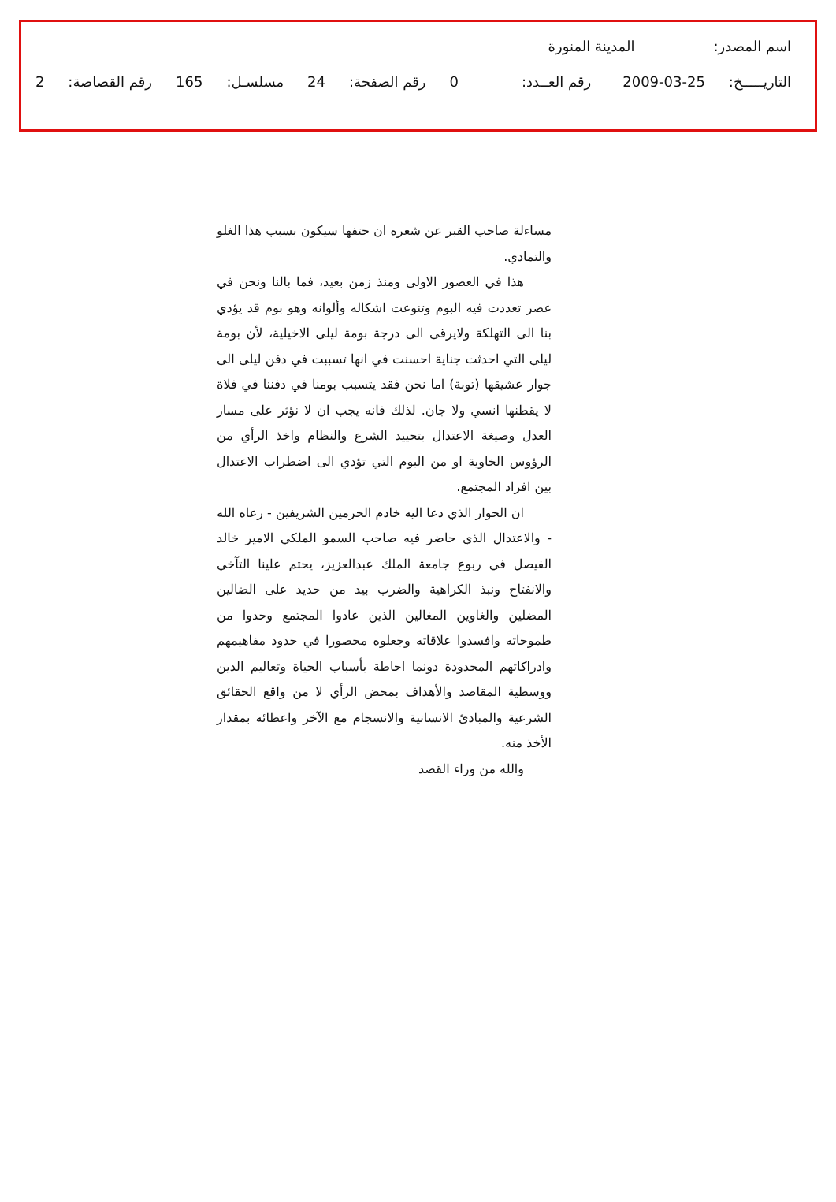اسم المصدر: المدينة المنورة
التاريـــــخ: 2009-03-25 رقم العــدد: 0 رقم الصفحة: 24 مسلسـل: 165 رقم القصاصة: 2
مساءلة صاحب القبر عن شعره ان حتفها سيكون بسبب هذا الغلو والتمادي.
هذا في العصور الاولى ومنذ زمن بعيد، فما بالنا ونحن في عصر تعددت فيه البوم وتنوعت اشكاله وألوانه وهو بوم قد يؤدي بنا الى التهلكة ولايرقى الى درجة بومة ليلى الاخيلية، لأن بومة ليلى التي احدثت جناية احسنت في انها تسببت في دفن ليلى الى جوار عشيقها (توبة) اما نحن فقد يتسبب بومنا في دفننا في فلاة لا يقطنها انسي ولا جان. لذلك فانه يجب ان لا نؤثر على مسار العدل وصيغة الاعتدال بتحييد الشرع والنظام واخذ الرأي من الرؤوس الخاوية او من البوم التي تؤدي الى اضطراب الاعتدال بين افراد المجتمع.
ان الحوار الذي دعا اليه خادم الحرمين الشريفين - رعاه الله - والاعتدال الذي حاضر فيه صاحب السمو الملكي الامير خالد الفيصل في ربوع جامعة الملك عبدالعزيز، يحتم علينا التآخي والانفتاح ونبذ الكراهية والضرب بيد من حديد على الضالين المضلين والغاوين المغالين الذين عادوا المجتمع وحدوا من طموحاته وافسدوا علاقاته وجعلوه محصورا في حدود مفاهيمهم وادراكاتهم المحدودة دونما احاطة بأسباب الحياة وتعاليم الدين ووسطية المقاصد والأهداف بمحض الرأي لا من واقع الحقائق الشرعية والمبادئ الانسانية والانسجام مع الآخر واعطائه بمقدار الأخذ منه.
والله من وراء القصد